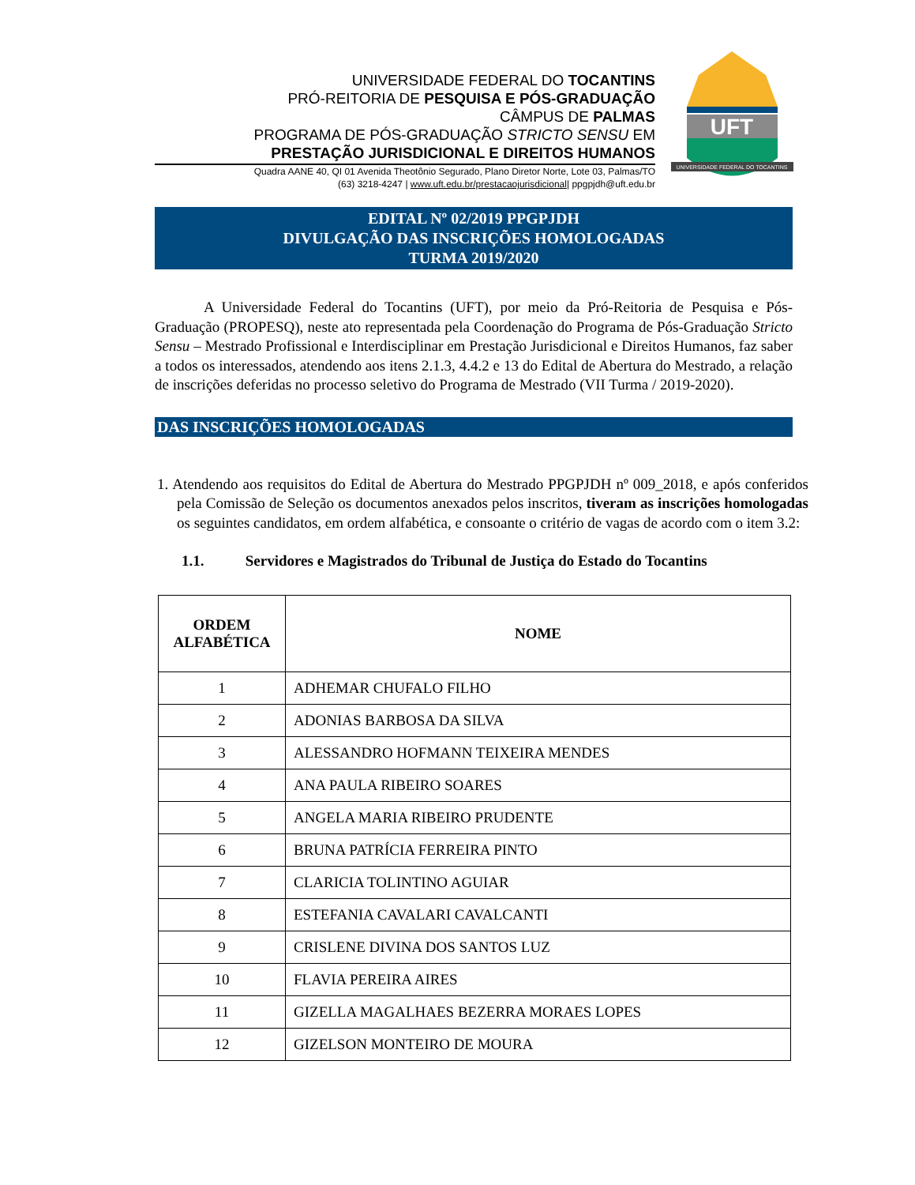UNIVERSIDADE FEDERAL DO TOCANTINS
PRÓ-REITORIA DE PESQUISA E PÓS-GRADUAÇÃO
CÂMPUS DE PALMAS
PROGRAMA DE PÓS-GRADUAÇÃO STRICTO SENSU EM
PRESTAÇÃO JURISDICIONAL E DIREITOS HUMANOS
Quadra AANE 40, QI 01 Avenida Theotônio Segurado, Plano Diretor Norte, Lote 03, Palmas/TO
(63) 3218-4247 | www.uft.edu.br/prestacaojurisdicional| ppgpjdh@uft.edu.br
UFT
UNIVERSIDADE FEDERAL DO TOCANTINS
EDITAL Nº 02/2019 PPGPJDH
DIVULGAÇÃO DAS INSCRIÇÕES HOMOLOGADAS
TURMA 2019/2020
A Universidade Federal do Tocantins (UFT), por meio da Pró-Reitoria de Pesquisa e Pós-Graduação (PROPESQ), neste ato representada pela Coordenação do Programa de Pós-Graduação Stricto Sensu – Mestrado Profissional e Interdisciplinar em Prestação Jurisdicional e Direitos Humanos, faz saber a todos os interessados, atendendo aos itens 2.1.3, 4.4.2 e 13 do Edital de Abertura do Mestrado, a relação de inscrições deferidas no processo seletivo do Programa de Mestrado (VII Turma / 2019-2020).
DAS INSCRIÇÕES HOMOLOGADAS
1. Atendendo aos requisitos do Edital de Abertura do Mestrado PPGPJDH nº 009_2018, e após conferidos pela Comissão de Seleção os documentos anexados pelos inscritos, tiveram as inscrições homologadas os seguintes candidatos, em ordem alfabética, e consoante o critério de vagas de acordo com o item 3.2:
1.1. Servidores e Magistrados do Tribunal de Justiça do Estado do Tocantins
| ORDEM ALFABÉTICA | NOME |
| --- | --- |
| 1 | ADHEMAR CHUFALO FILHO |
| 2 | ADONIAS BARBOSA DA SILVA |
| 3 | ALESSANDRO HOFMANN TEIXEIRA MENDES |
| 4 | ANA PAULA RIBEIRO SOARES |
| 5 | ANGELA MARIA RIBEIRO PRUDENTE |
| 6 | BRUNA PATRÍCIA FERREIRA PINTO |
| 7 | CLARICIA TOLINTINO AGUIAR |
| 8 | ESTEFANIA CAVALARI CAVALCANTI |
| 9 | CRISLENE DIVINA DOS SANTOS LUZ |
| 10 | FLAVIA PEREIRA AIRES |
| 11 | GIZELLA MAGALHAES BEZERRA MORAES LOPES |
| 12 | GIZELSON MONTEIRO DE MOURA |